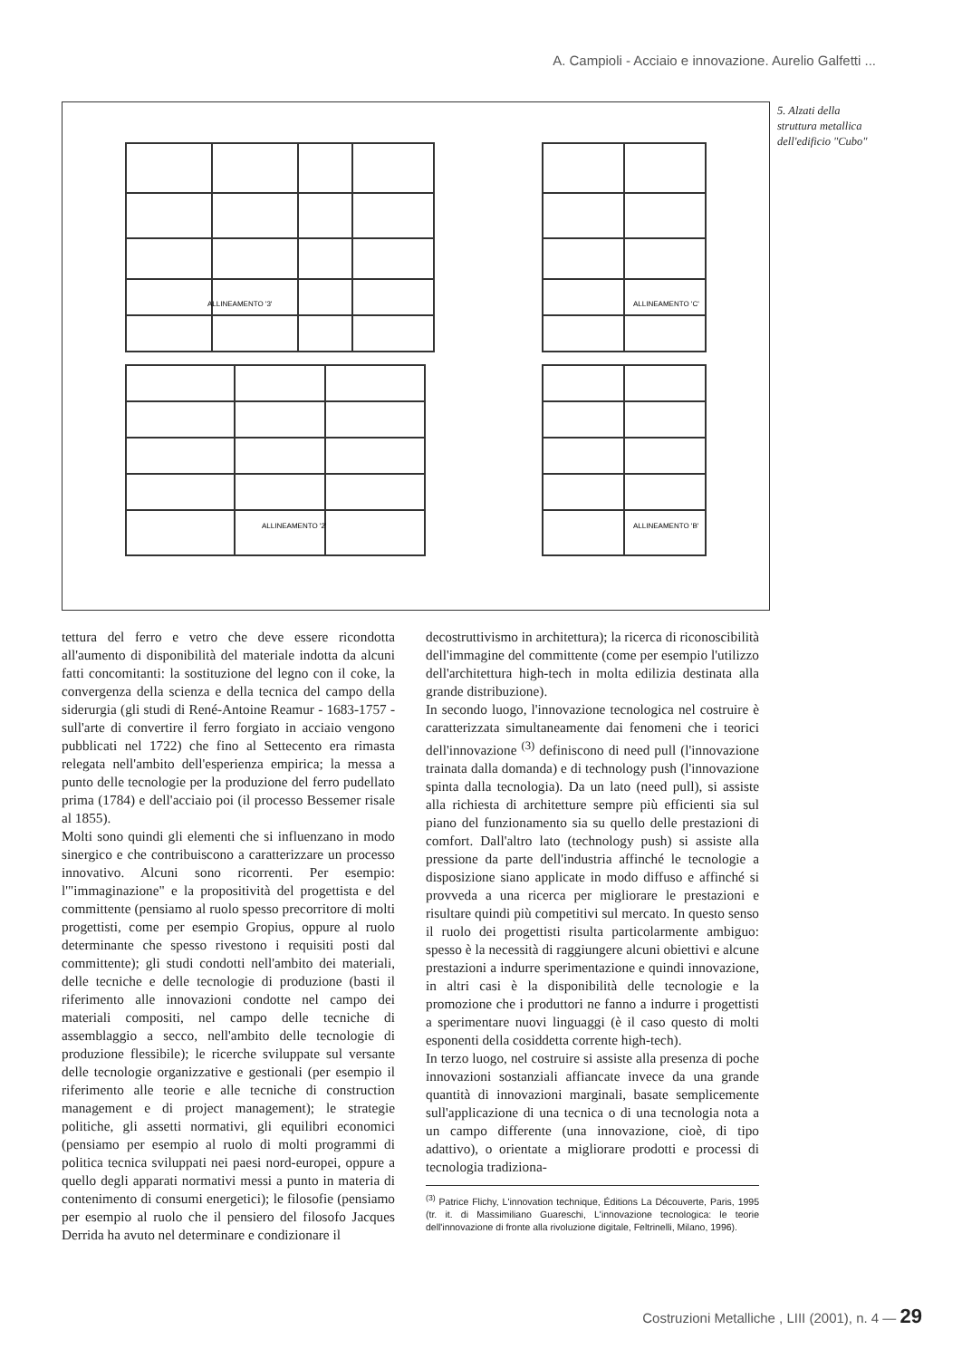A. Campioli - Acciaio e innovazione. Aurelio Galfetti ...
ALLINEAMENTO '3'
ALLINEAMENTO 'C'
ALLINEAMENTO '2'
ALLINEAMENTO 'B'
5. Alzati della struttura metallica dell'edificio "Cubo"
tettura del ferro e vetro che deve essere ricondotta all'aumento di disponibilità del materiale indotta da alcuni fatti concomitanti: la sostituzione del legno con il coke, la convergenza della scienza e della tecnica del campo della siderurgia (gli studi di René-Antoine Reamur - 1683-1757 - sull'arte di convertire il ferro forgiato in acciaio vengono pubblicati nel 1722) che fino al Settecento era rimasta relegata nell'ambito dell'esperienza empirica; la messa a punto delle tecnologie per la produzione del ferro pudellato prima (1784) e dell'acciaio poi (il processo Bessemer risale al 1855).
Molti sono quindi gli elementi che si influenzano in modo sinergico e che contribuiscono a caratterizzare un processo innovativo. Alcuni sono ricorrenti. Per esempio: l'"immaginazione" e la propositività del progettista e del committente (pensiamo al ruolo spesso precorritore di molti progettisti, come per esempio Gropius, oppure al ruolo determinante che spesso rivestono i requisiti posti dal committente); gli studi condotti nell'ambito dei materiali, delle tecniche e delle tecnologie di produzione (basti il riferimento alle innovazioni condotte nel campo dei materiali compositi, nel campo delle tecniche di assemblaggio a secco, nell'ambito delle tecnologie di produzione flessibile); le ricerche sviluppate sul versante delle tecnologie organizzative e gestionali (per esempio il riferimento alle teorie e alle tecniche di construction management e di project management); le strategie politiche, gli assetti normativi, gli equilibri economici (pensiamo per esempio al ruolo di molti programmi di politica tecnica sviluppati nei paesi nord-europei, oppure a quello degli apparati normativi messi a punto in materia di contenimento di consumi energetici); le filosofie (pensiamo per esempio al ruolo che il pensiero del filosofo Jacques Derrida ha avuto nel determinare e condizionare il
decostruttivismo in architettura); la ricerca di riconoscibilità dell'immagine del committente (come per esempio l'utilizzo dell'architettura high-tech in molta edilizia destinata alla grande distribuzione).
In secondo luogo, l'innovazione tecnologica nel costruire è caratterizzata simultaneamente dai fenomeni che i teorici dell'innovazione <sup>(3)</sup> definiscono di need pull (l'innovazione trainata dalla domanda) e di technology push (l'innovazione spinta dalla tecnologia). Da un lato (need pull), si assiste alla richiesta di architetture sempre più efficienti sia sul piano del funzionamento sia su quello delle prestazioni di comfort. Dall'altro lato (technology push) si assiste alla pressione da parte dell'industria affinché le tecnologie a disposizione siano applicate in modo diffuso e affinché si provveda a una ricerca per migliorare le prestazioni e risultare quindi più competitivi sul mercato. In questo senso il ruolo dei progettisti risulta particolarmente ambiguo: spesso è la necessità di raggiungere alcuni obiettivi e alcune prestazioni a indurre sperimentazione e quindi innovazione, in altri casi è la disponibilità delle tecnologie e la promozione che i produttori ne fanno a indurre i progettisti a sperimentare nuovi linguaggi (è il caso questo di molti esponenti della cosiddetta corrente high-tech).
In terzo luogo, nel costruire si assiste alla presenza di poche innovazioni sostanziali affiancate invece da una grande quantità di innovazioni marginali, basate semplicemente sull'applicazione di una tecnica o di una tecnologia nota a un campo differente (una innovazione, cioè, di tipo adattivo), o orientate a migliorare prodotti e processi di tecnologia tradiziona-
<sup>(3)</sup> Patrice Flichy, L'innovation technique, Éditions La Découverte, Paris, 1995 (tr. it. di Massimiliano Guareschi, L'innovazione tecnologica: le teorie dell'innovazione di fronte alla rivoluzione digitale, Feltrinelli, Milano, 1996).
Costruzioni Metalliche , LIII (2001), n. 4 — 29